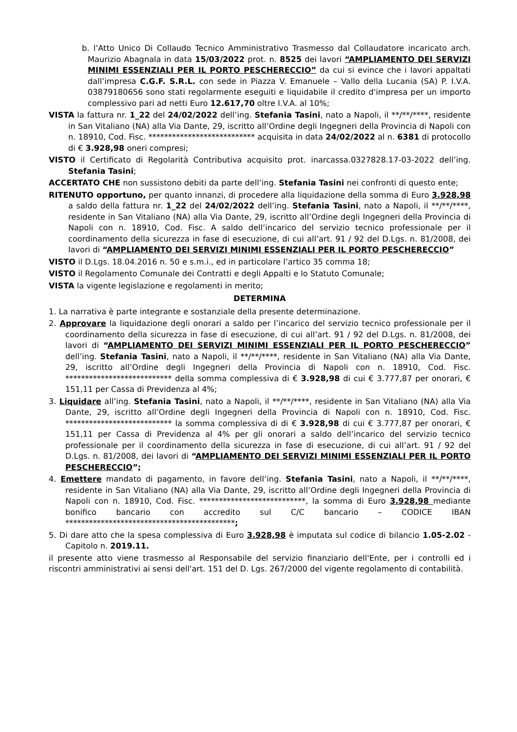b. l’Atto Unico Di Collaudo Tecnico Amministrativo Trasmesso dal Collaudatore incaricato arch. Maurizio Abagnala in data 15/03/2022 prot. n. 8525 dei lavori “AMPLIAMENTO DEI SERVIZI MINIMI ESSENZIALI PER IL PORTO PESCHERECCIO” da cui si evince che i lavori appaltati dall’impresa C.G.F. S.R.L. con sede in Piazza V. Emanuele – Vallo della Lucania (SA) P. I.V.A. 03879180656 sono stati regolarmente eseguiti e liquidabile il credito d'impresa per un importo complessivo pari ad netti Euro 12.617,70 oltre I.V.A. al 10%;
VISTA la fattura nr. 1_22 del 24/02/2022 dell’ing. Stefania Tasini, nato a Napoli, il **/**/****, residente in San Vitaliano (NA) alla Via Dante, 29, iscritto all’Ordine degli Ingegneri della Provincia di Napoli con n. 18910, Cod. Fisc. *************************** acquisita in data 24/02/2022 al n. 6381 di protocollo di € 3.928,98 oneri compresi;
VISTO il Certificato di Regolarità Contributiva acquisito prot. inarcassa.0327828.17-03-2022 dell’ing. Stefania Tasini;
ACCERTATO CHE non sussistono debiti da parte dell’ing. Stefania Tasini nei confronti di questo ente;
RITENUTO opportuno, per quanto innanzi, di procedere alla liquidazione della somma di Euro 3.928,98 a saldo della fattura nr. 1_22 del 24/02/2022 dell’ing. Stefania Tasini, nato a Napoli, il **/**/****, residente in San Vitaliano (NA) alla Via Dante, 29, iscritto all’Ordine degli Ingegneri della Provincia di Napoli con n. 18910, Cod. Fisc. A saldo dell’incarico del servizio tecnico professionale per il coordinamento della sicurezza in fase di esecuzione, di cui all’art. 91 / 92 del D.Lgs. n. 81/2008, dei lavori di “AMPLIAMENTO DEI SERVIZI MINIMI ESSENZIALI PER IL PORTO PESCHERECCIO”
VISTO il D.Lgs. 18.04.2016 n. 50 e s.m.i., ed in particolare l’artico 35 comma 18;
VISTO il Regolamento Comunale dei Contratti e degli Appalti e lo Statuto Comunale;
VISTA la vigente legislazione e regolamenti in merito;
DETERMINA
1. La narrativa è parte integrante e sostanziale della presente determinazione.
2. Approvare la liquidazione degli onorari a saldo per l’incarico del servizio tecnico professionale per il coordinamento della sicurezza in fase di esecuzione, di cui all’art. 91 / 92 del D.Lgs. n. 81/2008, dei lavori di “AMPLIAMENTO DEI SERVIZI MINIMI ESSENZIALI PER IL PORTO PESCHERECCIO” dell’ing. Stefania Tasini, nato a Napoli, il **/**/****, residente in San Vitaliano (NA) alla Via Dante, 29, iscritto all’Ordine degli Ingegneri della Provincia di Napoli con n. 18910, Cod. Fisc. *************************** della somma complessiva di € 3.928,98 di cui € 3.777,87 per onorari, € 151,11 per Cassa di Previdenza al 4%;
3. Liquidare all’ing. Stefania Tasini, nato a Napoli, il **/**/****, residente in San Vitaliano (NA) alla Via Dante, 29, iscritto all’Ordine degli Ingegneri della Provincia di Napoli con n. 18910, Cod. Fisc. *************************** la somma complessiva di di € 3.928,98 di cui € 3.777,87 per onorari, € 151,11 per Cassa di Previdenza al 4% per gli onorari a saldo dell’incarico del servizio tecnico professionale per il coordinamento della sicurezza in fase di esecuzione, di cui all’art. 91 / 92 del D.Lgs. n. 81/2008, dei lavori di “AMPLIAMENTO DEI SERVIZI MINIMI ESSENZIALI PER IL PORTO PESCHERECCIO”;
4. Emettere mandato di pagamento, in favore dell’ing. Stefania Tasini, nato a Napoli, il **/**/****, residente in San Vitaliano (NA) alla Via Dante, 29, iscritto all’Ordine degli Ingegneri della Provincia di Napoli con n. 18910, Cod. Fisc. ***************************, la somma di Euro 3.928,98 mediante bonifico bancario con accredito sul C/C bancario – CODICE IBAN *******************************************;
5. Di dare atto che la spesa complessiva di Euro 3.928,98 è imputata sul codice di bilancio 1.05-2.02 - Capitolo n. 2019.11.
il presente atto viene trasmesso al Responsabile del servizio finanziario dell'Ente, per i controlli ed i riscontri amministrativi ai sensi dell'art. 151 del D. Lgs. 267/2000 del vigente regolamento di contabilità.